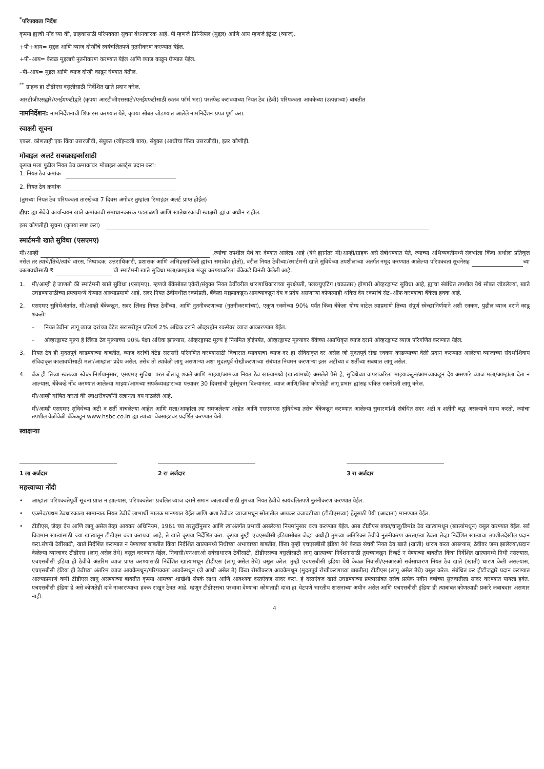<sup>*</sup> परिपक्वता निर्देश
कृपया ह्याची नोंद घ्या की, ग्राहकासाठी परिपक्वता सूचना बंधनकारक आहे. पी म्हणजे प्रिन्सिपल (मुद्दल) आणि आय म्हणजे इंट्रेस्ट (व्याज).
+पी+आय= मुद्दल आणि व्याज दोन्हींचे स्वयंचलितपणे नुतनीकरण करण्यात येईल.
+पी–आय= केवळ मुद्दलाचे नुतनीकरण करण्यात येईल आणि व्याज काढून घेण्यात येईल.
–पी–आय= मुद्दल आणि व्याज दोन्ही काढून घेण्यात येतील.
<sup>**</sup> ग्राहक हा टीडीएस वसुलीसाठी निर्देशित खाते प्रदान करेल.
आरटीजीएसद्वारे/एनईएफटीद्वारे (कृपया आरटीजीएससाठी/एनईएफटीसाठी स्वतंत्र फॉर्म भरा) परतफेड करावयाच्या नियत ठेव (ठेवी) परिपक्वता आवकेच्या (उत्पन्नाच्या) बाबतीत
नामनिर्देशन: नामनिर्देशनाची शिफारस करण्यात येते, कृपया सोबत जोडण्यात आलेले नामनिर्देशन प्रपत्र पूर्ण करा.
स्वाक्षरी सूचना
एकल, कोणताही एक किंवा उत्तरजीवी, संयुक्त (जॉइन्टली बाय), संयुक्त (आधीचा किंवा उत्तरजीवी), इतर कोणीही.
मोबाइल अलर्ट सबस्क्राइबर्ससाठी
कृपया मला पुढील नियत ठेव क्रमाकांवर मोबाइल अलर्ट्स प्रदान करा:
1. नियत ठेव क्रमांक
2. नियत ठेव क्रमांक
(तुमच्या नियत ठेव परिपक्वता तारखेच्या 7 दिवस अगोदर तुम्हांला रिमाइंडर अलर्ट प्राप्त होईल)
टीप: ह्या सेवेचे कार्यान्वयन खाते क्रमांकाची समाधानकारक पडताळणी आणि खातेधारकाची स्वाक्षरी ह्यांचा अधीन राहील.
इतर कोणतीही सूचना (कृपया स्पष्ट करा)
स्मार्टमनी खाते सुविधा (एसएमए)
मी/आम्ही ,ज्यांचा तपशील येथे वर देण्यात आलेला आहे (येथे ह्यानंतर मी/आम्ही/ग्राहक असे संबोधण्यात येते, ज्याच्या अभिव्यक्तीमध्ये संदर्भाला किंवा अर्थाला प्रतिकूल नसेल तर त्याचे/तिचे/त्यांचे वारस, निष्पादक, उत्तराधिकारी, प्रशासक आणि अभिहस्तांकिती ह्यांचा समावेश होतो), वरील नियत ठेवींच्या/स्मार्टमनी खाते सुविधेच्या तपशीलांच्या अंतर्गत नमूद करण्यात आलेल्या परिपक्वता सूचनेसह च्या कालावधीसाठी ₹ ची स्मार्टमनी खाते सुविधा मला/आम्हांला मंजूर करण्याकरिता बँकेकडे विनंती केलेली आहे.
1. मी/आम्ही हे जाणतो की स्मार्टमनी खाते सुविधा (एसएमए), म्हणजे बँकेसोबत एकेरी/संयुक्त नियत ठेवींवरील धारणाधिकाराच्या सुरक्षेप्रती, फ्लक्चुएटिंग (चढउतार) होणारी ओव्हरड्राफ्ट सुविधा आहे, ह्याचा संबंधित तपशील येथे सोबत जोडलेल्या, खाते उघडण्यासाठीच्या प्रपत्रामध्ये देण्यात आल्याप्रमाणे आहे. सदर नियत ठेवींमधील रकमेप्रती, बँकेला माझ्याकडून/आमच्याकडून देय व प्रदेय असणाऱ्या कोणत्याही थकित देय रकमांचे सेट–ऑफ करण्याचा बँकेला हक्क आहे.
2. एसएमए सुविधेअंतर्गत, मी/आम्ही बँकेकडून, सदर लिंक्ड नियत ठेवींच्या, आणि नुतनीकरणाच्या (नुतनीकरणांच्या), एकूण रकमेच्या 90% पर्यंत किंवा बँकेला योग्य वाटेल त्याप्रमाणे तिच्या संपूर्ण स्वेच्छानिर्णयाने अशी रक्कम, पुढील व्याज दराने काढू शकतो:
– नियत ठेवींना लागू व्याज दरांच्या वेटेड सरासरीहून प्रतिवर्ष 2% अधिक दराने ओव्हरड्रॉन रकमेवर व्याज आकारण्यात येईल.
– ओव्हरड्राफ्ट मूल्य हे लिंक्ड ठेव मूल्याच्या 90% पेक्षा अधिक झाल्यास, ओव्हरड्राफ्ट मूल्य हे नियमित होईपर्यंत, ओव्हरड्राफ्ट मूल्यावर बँकेच्या अप्राधिकृत व्याज दराने ओव्हरड्राफ्ट व्याज परिगणित करण्यात येईल.
3. नियत ठेव ही मुदतपूर्व काढण्याच्या बाबतीत, व्याज दरांची वेटेड सरासरी परिगणित करण्यासाठी विचारात घ्यावयाचा व्याज दर हा संविदाकृत दर असेल जो मुदतपूर्व रोख रक्कम काढण्याच्या वेळी प्रदान करण्यात आलेल्या व्याजाच्या संदर्भाशिवाय संविदाकृत कालावधीसाठी मला/आम्हांला प्रदेय असेल. तसेच तो त्यावेळी लागू असणाऱ्या अशा मुदतपूर्व रोखीकरणाच्या संबंधात नियमन करणाऱ्या इतर अटींच्या व शर्तींच्या संबंधात लागू असेल.
4. बँक ही तिच्या स्वतःच्या स्वेच्छानिर्णयानुसार, एसएमए सुविधा परत बोलावू शकते आणि माझ्या/आमच्या नियत ठेव खात्यामध्ये (खात्यांमध्ये) असलेले पैसे हे, सुविधेच्या वापराकरिता माझ्याकडून/आमच्याकडून देय असणारे व्याज मला/आम्हांला देता न आल्यास, बँकेकडे नोंद करण्यात आलेल्या माझ्या/आमच्या संपर्कव्यवहाराच्या पत्त्यावर 30 दिवसांची पूर्वसूचना दिल्यानंतर, व्याज आणि/किंवा कोणतेही लागू प्रभार ह्यांसह थकित रकमेप्रती लागू करेल.
मी/आम्ही घोषित करतो की स्वाक्षरीकर्त्यांनी सज्ञानता वय गाठलेले आहे.
मी/आम्ही एसएमए सुविधेच्या अटी व शर्ती वाचलेल्या आहेत आणि मला/आम्हांला त्या समजलेल्या आहेत आणि एसएमएस सुविधेच्या तसेच बँकेकडून करण्यात आलेल्या सुधारणांशी संबंधित सदर अटी व शर्तींनी बद्ध असल्याचे मान्य करतो, ज्यांचा तपशील वेळोवेळी बँकेकडून www.hsbc.co.in ह्या त्यांच्या वेबसाइटवर प्रदर्शित करण्यात येतो.
स्वाक्षऱ्या
1 ला अर्जदार
2 रा अर्जदार
3 रा अर्जदार
महत्त्वाच्या नोंदी
• आम्हांला परिपक्वतेपूर्वी सूचना प्राप्त न झाल्यास, परिपक्वतेला प्रचलित व्याज दराने समान कालावधीसाठी तुमच्या नियत ठेवीचे स्वयंचलितपणे नुतनीकरण करण्यात येईल.
• एकमेव/प्रथम ठेवधारकाला सामान्यतः नियत ठेवीचे लाभार्थी मालक मानण्यात येईल आणि अशा ठेवीवर व्याजामधून स्रोतातील आयकर वजावटीच्या (टीडीएसच्या) हेतूसाठी पेयी (आदाता) मानण्यात येईल.
• टीडीएस, जेव्हा देय आणि लागू असेल तेव्हा आयकर अधिनियम, 1961 च्या तरतुदींनुसार आणि त्याअंतर्गत प्रभावी असलेल्या नियमांनुसार वजा करण्यात येईल. असा टीडीएस बचत/चालू/डिमांड ठेव खात्यामधून (खात्यांमधून) वसूल करण्यात येईल. सर्व विद्यमान खात्यांसाठी ज्या खात्यातून टीडीएस वजा करायचा आहे, ते खाते कृपया निर्देशित करा. कृपया तुम्ही एचएसबीसी इंडियासोबत जेव्हा कधीही तुमच्या अतिरिक्त ठेवीचे नुतनीकरण करता/त्या ठेवता तेव्हा निर्देशित खात्याचा तपशीलदेखील प्रदान करा.संचयी ठेवींसाठी, खाते निर्देशित करण्यात न येण्याच्या बाबतीत किंवा निर्देशित खात्यामध्ये निधीच्या अभावाच्या बाबतीत, किंवा तुम्ही एचएसबीसी इंडिया येथे केवळ संचयी नियत ठेव खाते (खाती) धारण करत असल्यास, ठेवीवर जमा झालेल्या/प्रदान केलेल्या व्याजावर टीडीएस (लागू असेल तेथे) वसूल करण्यात येईल. निवासी/एनआरओ सर्वसाधारण ठेवींसाठी, टीडीएसच्या वसुलीसाठी लागू खात्याच्या निर्देशनासाठी तुमच्याकडून रिव्हर्ट न येण्याच्या बाबतीत किंवा निर्देशित खात्यामध्ये निधी नसल्यास, एचएसबीसी इंडिया ही ठेवीचे अंतरिम व्याज प्राप्त करण्यासाठी निर्देशित खात्यामधून टीडीएस (लागू असेल तेथे) वसूल करेल. तुम्ही एचएसबीसी इंडिया येथे केवळ निवासी/एनआरओ सर्वसाधारण नियत ठेव खाते (खाती) धारण केली असल्यास, एचएसबीसी इंडिया ही ठेवीच्या अंतरिम व्याज आवकेमधून/परिपक्वता आवकेमधून (जे आधी असेल ते) किंवा रोखीकरण आवकेमधून (मुदतपूर्व रोखीकरणाच्या बाबतीत) टीडीएस (लागू असेल तेथे) वसूल करेल. संबंधित कर ट्रीटीजद्वारे प्रदान करण्यात आल्याप्रमाणे कमी टीडीएस लागू असण्याच्या बाबतीत कृपया आमच्या शाखेशी संपर्क साधा आणि आवश्यक दस्तऐवज सादर करा. हे दस्तऐवज खाते उघडण्याच्या प्रपत्रासोबत तसेच प्रत्येक नवीन वर्षाच्या सुरुवातीला सादर करण्यात यायला हवेत. एचएसबीसी इंडिया हे असे कोणतेही दावे नाकारण्याचा हक्क राखून ठेवत आहे. म्हणून टीडीएसचा परवावा देण्याचा कोणताही दावा हा थेटपणे भारतीय शासनाच्या अधीन असेल आणि एचएसबीसी इंडिया ही त्याबाबत कोणत्याही प्रकारे जबाबदार असणार नाही.
4